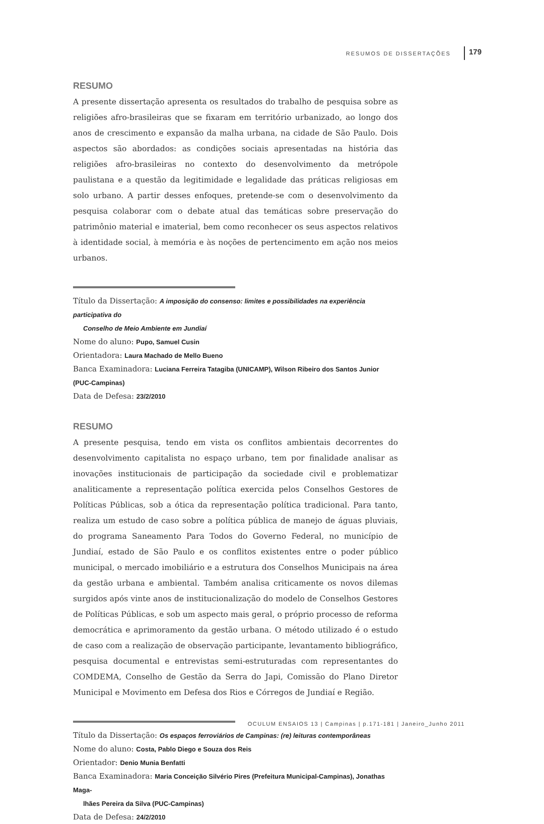RESUMOS DE DISSERTAÇÕES 179
RESUMO
A presente dissertação apresenta os resultados do trabalho de pesquisa sobre as religiões afro-brasileiras que se fixaram em território urbanizado, ao longo dos anos de crescimento e expansão da malha urbana, na cidade de São Paulo. Dois aspectos são abordados: as condições sociais apresentadas na história das religiões afro-brasileiras no contexto do desenvolvimento da metrópole paulistana e a questão da legitimidade e legalidade das práticas religiosas em solo urbano. A partir desses enfoques, pretende-se com o desenvolvimento da pesquisa colaborar com o debate atual das temáticas sobre preservação do patrimônio material e imaterial, bem como reconhecer os seus aspectos relativos à identidade social, à memória e às noções de pertencimento em ação nos meios urbanos.
Título da Dissertação: A imposição do consenso: limites e possibilidades na experiência participativa do
Conselho de Meio Ambiente em Jundiaí
Nome do aluno: Pupo, Samuel Cusin
Orientadora: Laura Machado de Mello Bueno
Banca Examinadora: Luciana Ferreira Tatagiba (UNICAMP), Wilson Ribeiro dos Santos Junior (PUC-Campinas)
Data de Defesa: 23/2/2010
RESUMO
A presente pesquisa, tendo em vista os conflitos ambientais decorrentes do desenvolvimento capitalista no espaço urbano, tem por finalidade analisar as inovações institucionais de participação da sociedade civil e problematizar analiticamente a representação política exercida pelos Conselhos Gestores de Políticas Públicas, sob a ótica da representação política tradicional. Para tanto, realiza um estudo de caso sobre a política pública de manejo de águas pluviais, do programa Saneamento Para Todos do Governo Federal, no município de Jundiaí, estado de São Paulo e os conflitos existentes entre o poder público municipal, o mercado imobiliário e a estrutura dos Conselhos Municipais na área da gestão urbana e ambiental. Também analisa criticamente os novos dilemas surgidos após vinte anos de institucionalização do modelo de Conselhos Gestores de Políticas Públicas, e sob um aspecto mais geral, o próprio processo de reforma democrática e aprimoramento da gestão urbana. O método utilizado é o estudo de caso com a realização de observação participante, levantamento bibliográfico, pesquisa documental e entrevistas semi-estruturadas com representantes do COMDEMA, Conselho de Gestão da Serra do Japi, Comissão do Plano Diretor Municipal e Movimento em Defesa dos Rios e Córregos de Jundiaí e Região.
Título da Dissertação: Os espaços ferroviários de Campinas: (re) leituras contemporâneas
Nome do aluno: Costa, Pablo Diego e Souza dos Reis
Orientador: Denio Munia Benfatti
Banca Examinadora: Maria Conceição Silvério Pires (Prefeitura Municipal-Campinas), Jonathas Maga-
lhães Pereira da Silva (PUC-Campinas)
Data de Defesa: 24/2/2010
OCULUM ENSAIOS 13 | Campinas | p.171-181 | Janeiro_Junho 2011